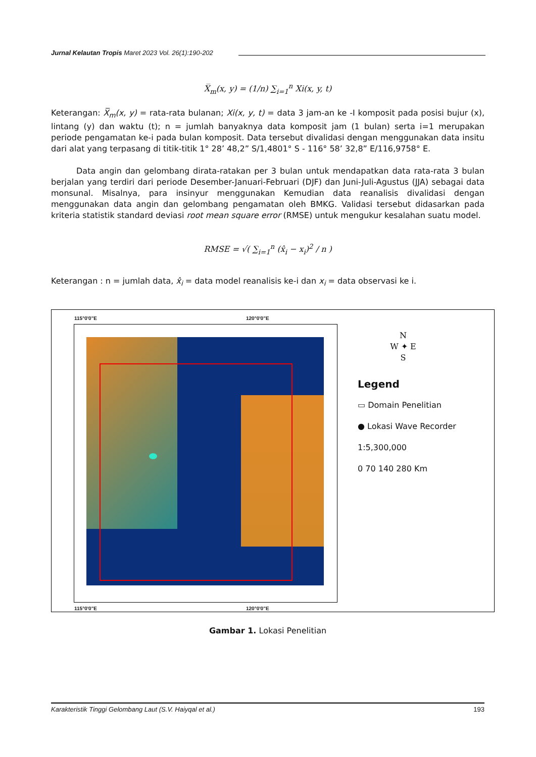Jurnal Kelautan Tropis Maret 2023 Vol. 26(1):190-202
X̅<sub>m</sub>(x, y) = (1/n) ∑<sub>i=1</sub><sup>n</sup> Xi(x, y, t)
Keterangan: X̅<sub>m</sub>(x, y) = rata-rata bulanan; Xi(x, y, t) = data 3 jam-an ke -I komposit pada posisi bujur (x), lintang (y) dan waktu (t); n = jumlah banyaknya data komposit jam (1 bulan) serta i=1 merupakan periode pengamatan ke-i pada bulan komposit. Data tersebut divalidasi dengan menggunakan data insitu dari alat yang terpasang di titik-titik 1° 28’ 48,2” S/1,4801° S - 116° 58’ 32,8” E/116,9758° E.
Data angin dan gelombang dirata-ratakan per 3 bulan untuk mendapatkan data rata-rata 3 bulan berjalan yang terdiri dari periode Desember-Januari-Februari (DJF) dan Juni-Juli-Agustus (JJA) sebagai data monsunal. Misalnya, para insinyur menggunakan Kemudian data reanalisis divalidasi dengan menggunakan data angin dan gelombang pengamatan oleh BMKG. Validasi tersebut didasarkan pada kriteria statistik standard deviasi root mean square error (RMSE) untuk mengukur kesalahan suatu model.
RMSE = √( ∑<sub>i=1</sub><sup>n</sup> (x̂<sub>i</sub> − x<sub>i</sub>)<sup>2</sup> / n )
Keterangan : n = jumlah data, x̂<sub>i</sub> = data model reanalisis ke-i dan x<sub>i</sub> = data observasi ke i.
115°0'0"E 120°0'0"E
115°0'0"E 120°0'0"E
N
W ✦ E
S
Legend
▭ Domain Penelitian
● Lokasi Wave Recorder
1:5,300,000
0 70 140 280 Km
Gambar 1. Lokasi Penelitian
Karakteristik Tinggi Gelombang Laut (S.V. Haiyqal et al.) 193